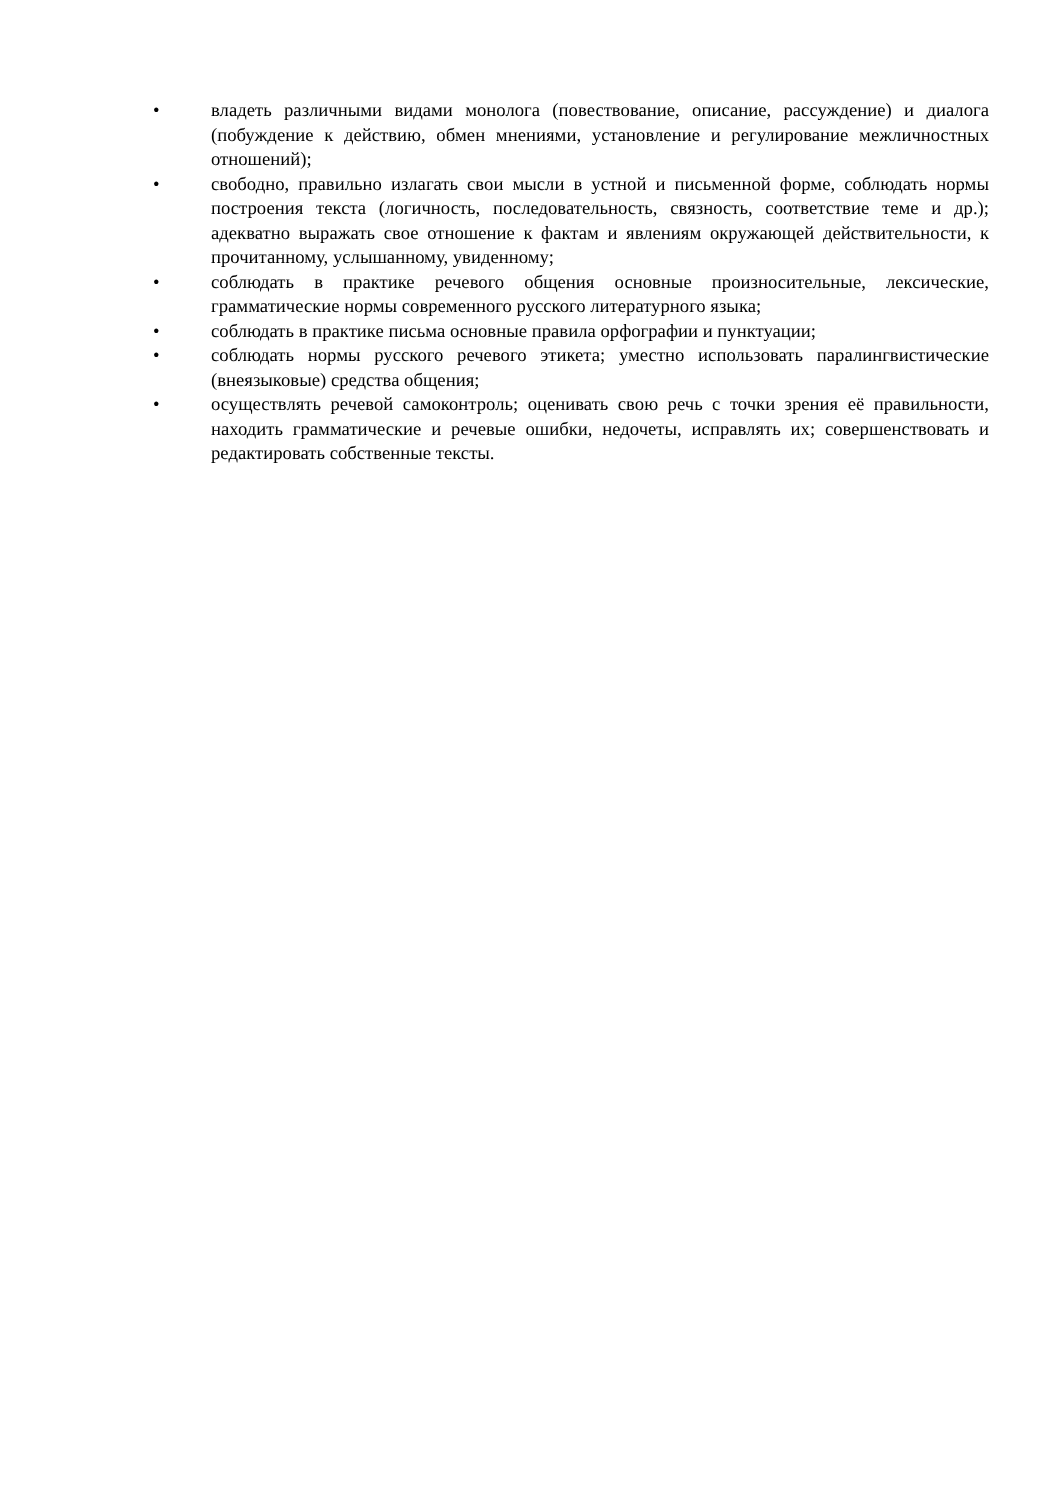• владеть различными видами монолога (повествование, описание, рассуждение) и диалога (побуждение к действию, обмен мнениями, установление и регулирование межличностных отношений);
• свободно, правильно излагать свои мысли в устной и письменной форме, соблюдать нормы построения текста (логичность, последовательность, связность, соответствие теме и др.); адекватно выражать свое отношение к фактам и явлениям окружающей действительности, к прочитанному, услышанному, увиденному;
• соблюдать в практике речевого общения основные произносительные, лексические, грамматические нормы современного русского литературного языка;
• соблюдать в практике письма основные правила орфографии и пунктуации;
• соблюдать нормы русского речевого этикета; уместно использовать паралингвистические (внеязыковые) средства общения;
• осуществлять речевой самоконтроль; оценивать свою речь с точки зрения её правильности, находить грамматические и речевые ошибки, недочеты, исправлять их; совершенствовать и редактировать собственные тексты.